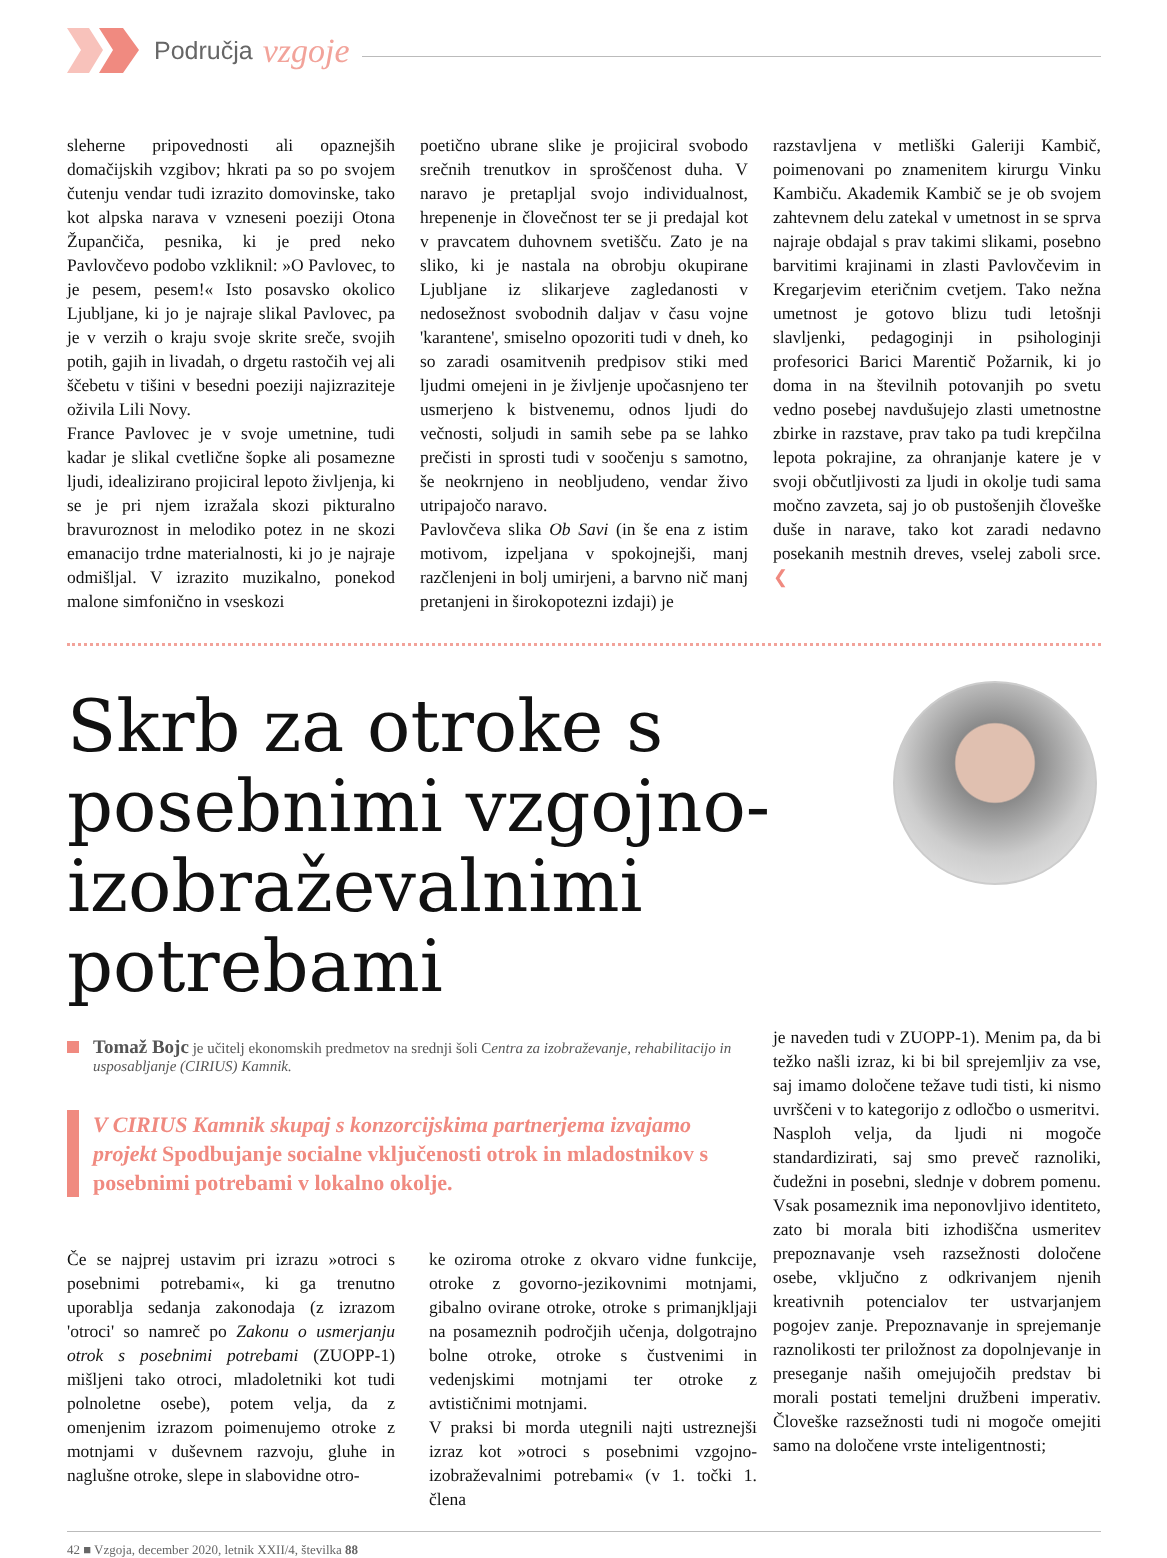Područja vzgoje
sleherne pripovednosti ali opaznejših domačijskih vzgibov; hkrati pa so po svojem čutenju vendar tudi izrazito domovinske, tako kot alpska narava v vzneseni poeziji Otona Župančiča, pesnika, ki je pred neko Pavlovčevo podobo vzkliknil: »O Pavlovec, to je pesem, pesem!« Isto posavsko okolico Ljubljane, ki jo je najraje slikal Pavlovec, pa je v verzih o kraju svoje skrite sreče, svojih potih, gajih in livadah, o drgetu rastočih vej ali ščebetu v tišini v besedni poeziji najizraziteje oživila Lili Novy.
France Pavlovec je v svoje umetnine, tudi kadar je slikal cvetlične šopke ali posamezne ljudi, idealizirano projiciral lepoto življenja, ki se je pri njem izražala skozi pikturalno bravuroznost in melodiko potez in ne skozi emanacijo trdne materialnosti, ki jo je najraje odmišljal. V izrazito muzikalno, ponekod malone simfonično in vseskozi
poetično ubrane slike je projiciral svobodo srečnih trenutkov in sproščenost duha. V naravo je pretapljal svojo individualnost, hrepenenje in človečnost ter se ji predajal kot v pravcatem duhovnem svetišču. Zato je na sliko, ki je nastala na obrobju okupirane Ljubljane iz slikarjeve zagledanosti v nedosežnost svobodnih daljav v času vojne 'karantene', smiselno opozoriti tudi v dneh, ko so zaradi osamitvenih predpisov stiki med ljudmi omejeni in je življenje upočasnjeno ter usmerjeno k bistvenemu, odnos ljudi do večnosti, soljudi in samih sebe pa se lahko prečisti in sprosti tudi v soočenju s samotno, še neokrnjeno in neobljudeno, vendar živo utripajočo naravo.
Pavlovčeva slika Ob Savi (in še ena z istim motivom, izpeljana v spokojnejši, manj razčlenjeni in bolj umirjeni, a barvno nič manj pretanjeni in širokopotezni izdaji) je
razstavljena v metliški Galeriji Kambič, poimenovani po znamenitem kirurgu Vinku Kambiču. Akademik Kambič se je ob svojem zahtevnem delu zatekal v umetnost in se sprva najraje obdajal s prav takimi slikami, posebno barvitimi krajinami in zlasti Pavlovčevim in Kregarjevim eteričnim cvetjem. Tako nežna umetnost je gotovo blizu tudi letošnji slavljenki, pedagoginji in psihologinji profesorici Barici Marentič Požarnik, ki jo doma in na številnih potovanjih po svetu vedno posebej navdušujejo zlasti umetnostne zbirke in razstave, prav tako pa tudi krepčilna lepota pokrajine, za ohranjanje katere je v svoji občutljivosti za ljudi in okolje tudi sama močno zavzeta, saj jo ob pustošenjih človeške duše in narave, tako kot zaradi nedavno posekanih mestnih dreves, vselej zaboli srce. ❮
Skrb za otroke s posebnimi vzgojno-izobraževalnimi potrebami
Tomaž Bojc je učitelj ekonomskih predmetov na srednji šoli Centra za izobraževanje, rehabilitacijo in usposabljanje (CIRIUS) Kamnik.
V CIRIUS Kamnik skupaj s konzorcijskima partnerjema izvajamo projekt Spodbujanje socialne vključenosti otrok in mladostnikov s posebnimi potrebami v lokalno okolje.
Če se najprej ustavim pri izrazu »otroci s posebnimi potrebami«, ki ga trenutno uporablja sedanja zakonodaja (z izrazom 'otroci' so namreč po Zakonu o usmerjanju otrok s posebnimi potrebami (ZUOPP-1) mišljeni tako otroci, mladoletniki kot tudi polnoletne osebe), potem velja, da z omenjenim izrazom poimenujemo otroke z motnjami v duševnem razvoju, gluhe in naglušne otroke, slepe in slabovidne otro-
ke oziroma otroke z okvaro vidne funkcije, otroke z govorno-jezikovnimi motnjami, gibalno ovirane otroke, otroke s primanjkljaji na posameznih področjih učenja, dolgotrajno bolne otroke, otroke s čustvenimi in vedenjskimi motnjami ter otroke z avtističnimi motnjami.
V praksi bi morda utegnili najti ustreznejši izraz kot »otroci s posebnimi vzgojno-izobraževalnimi potrebami« (v 1. točki 1. člena
je naveden tudi v ZUOPP-1). Menim pa, da bi težko našli izraz, ki bi bil sprejemljiv za vse, saj imamo določene težave tudi tisti, ki nismo uvrščeni v to kategorijo z odločbo o usmeritvi.
Nasploh velja, da ljudi ni mogoče standardizirati, saj smo preveč raznoliki, čudežni in posebni, slednje v dobrem pomenu. Vsak posameznik ima neponovljivo identiteto, zato bi morala biti izhodiščna usmeritev prepoznavanje vseh razsežnosti določene osebe, vključno z odkrivanjem njenih kreativnih potencialov ter ustvarjanjem pogojev zanje. Prepoznavanje in sprejemanje raznolikosti ter priložnost za dopolnjevanje in preseganje naših omejujočih predstav bi morali postati temeljni družbeni imperativ. Človeške razsežnosti tudi ni mogoče omejiti samo na določene vrste inteligentnosti;
42 ■ Vzgoja, december 2020, letnik XXII/4, številka 88